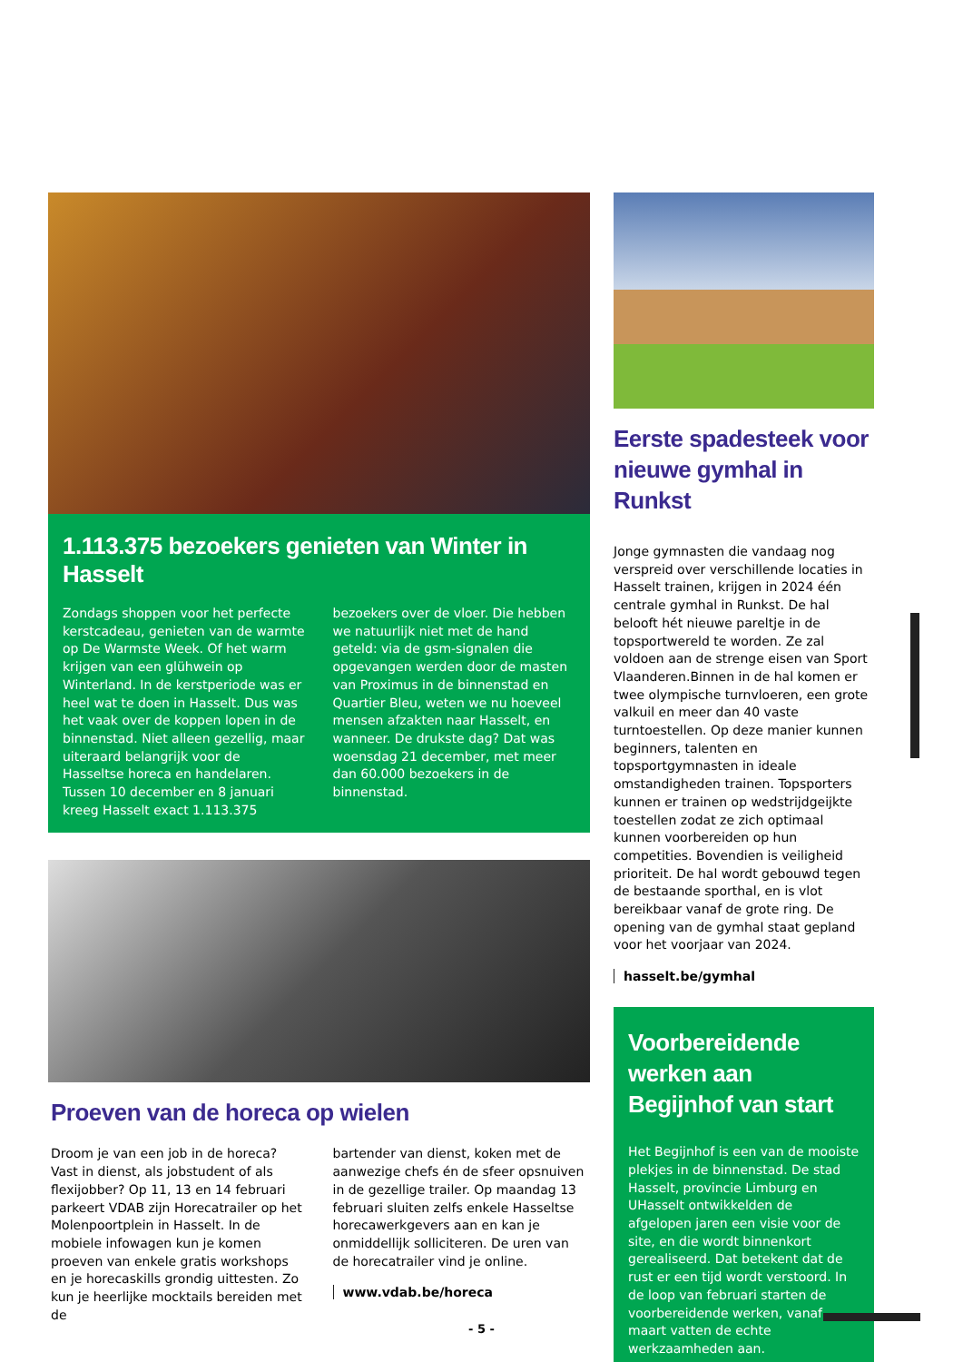1.113.375 bezoekers genieten van Winter in Hasselt
Zondags shoppen voor het perfecte kerstcadeau, genieten van de warmte op De Warmste Week. Of het warm krijgen van een glühwein op Winterland. In de kerstperiode was er heel wat te doen in Hasselt. Dus was het vaak over de koppen lopen in de binnenstad. Niet alleen gezellig, maar uiteraard belangrijk voor de Hasseltse horeca en handelaren. Tussen 10 december en 8 januari kreeg Hasselt exact 1.113.375 bezoekers over de vloer. Die hebben we natuurlijk niet met de hand geteld: via de gsm-signalen die opgevangen werden door de masten van Proximus in de binnenstad en Quartier Bleu, weten we nu hoeveel mensen afzakten naar Hasselt, en wanneer. De drukste dag? Dat was woensdag 21 december, met meer dan 60.000 bezoekers in de binnenstad.
Proeven van de horeca op wielen
Droom je van een job in de horeca? Vast in dienst, als jobstudent of als flexijobber? Op 11, 13 en 14 februari parkeert VDAB zijn Horecatrailer op het Molenpoortplein in Hasselt. In de mobiele infowagen kun je komen proeven van enkele gratis workshops en je horecaskills grondig uittesten. Zo kun je heerlijke mocktails bereiden met de
bartender van dienst, koken met de aanwezige chefs én de sfeer opsnuiven in de gezellige trailer. Op maandag 13 februari sluiten zelfs enkele Hasseltse horecawerkgevers aan en kan je onmiddellijk solliciteren. De uren van de horecatrailer vind je online.
www.vdab.be/horeca
Eerste spadesteek voor nieuwe gymhal in Runkst
Jonge gymnasten die vandaag nog verspreid over verschillende locaties in Hasselt trainen, krijgen in 2024 één centrale gymhal in Runkst. De hal belooft hét nieuwe pareltje in de topsportwereld te worden. Ze zal voldoen aan de strenge eisen van Sport Vlaanderen.Binnen in de hal komen er twee olympische turnvloeren, een grote valkuil en meer dan 40 vaste turntoestellen. Op deze manier kunnen beginners, talenten en topsportgymnasten in ideale omstandigheden trainen. Topsporters kunnen er trainen op wedstrijdgeijkte toestellen zodat ze zich optimaal kunnen voorbereiden op hun competities. Bovendien is veiligheid prioriteit. De hal wordt gebouwd tegen de bestaande sporthal, en is vlot bereikbaar vanaf de grote ring. De opening van de gymhal staat gepland voor het voorjaar van 2024.
hasselt.be/gymhal
Voorbereidende werken aan Begijnhof van start
Het Begijnhof is een van de mooiste plekjes in de binnenstad. De stad Hasselt, provincie Limburg en UHasselt ontwikkelden de afgelopen jaren een visie voor de site, en die wordt binnenkort gerealiseerd. Dat betekent dat de rust er een tijd wordt verstoord. In de loop van februari starten de voorbereidende werken, vanaf maart vatten de echte werkzaamheden aan.
- 5 -